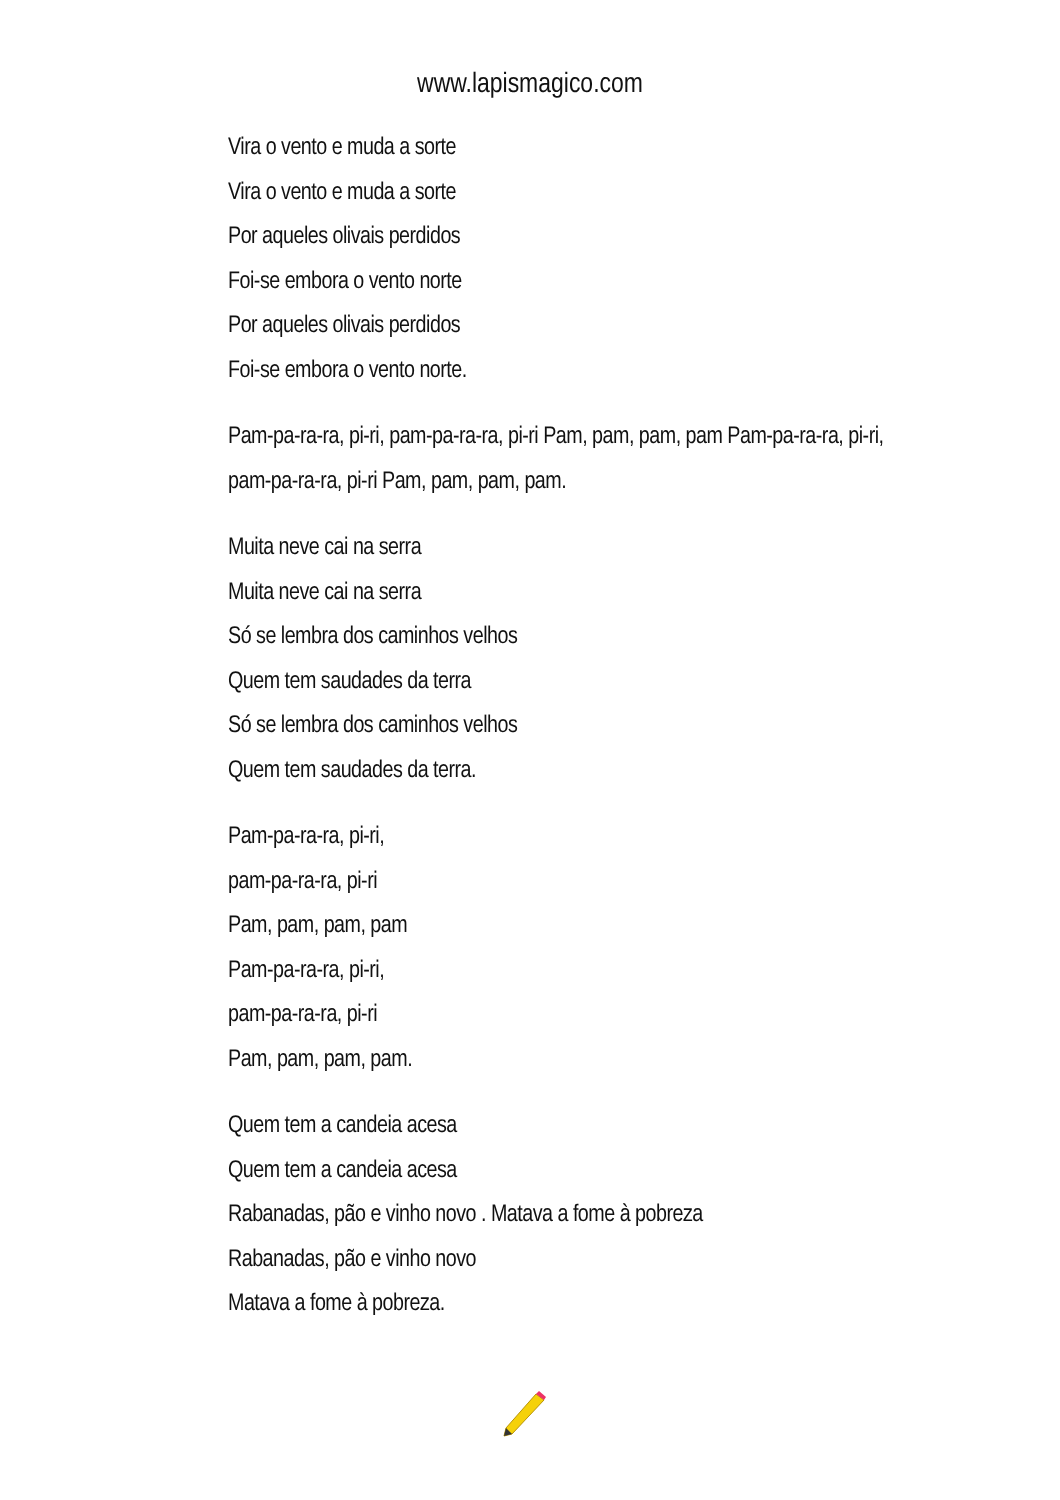www.lapismagico.com
Vira o vento e muda a sorte
Vira o vento e muda a sorte
Por aqueles olivais perdidos
Foi-se embora o vento norte
Por aqueles olivais perdidos
Foi-se embora o vento norte.
Pam-pa-ra-ra, pi-ri, pam-pa-ra-ra, pi-ri Pam, pam, pam, pam Pam-pa-ra-ra, pi-ri, pam-pa-ra-ra, pi-ri Pam, pam, pam, pam.
Muita neve cai na serra
Muita neve cai na serra
Só se lembra dos caminhos velhos
Quem tem saudades da terra
Só se lembra dos caminhos velhos
Quem tem saudades da terra.
Pam-pa-ra-ra, pi-ri,
pam-pa-ra-ra, pi-ri
Pam, pam, pam, pam
Pam-pa-ra-ra, pi-ri,
pam-pa-ra-ra, pi-ri
Pam, pam, pam, pam.
Quem tem a candeia acesa
Quem tem a candeia acesa
Rabanadas, pão e vinho novo . Matava a fome à pobreza
Rabanadas, pão e vinho novo
Matava a fome à pobreza.